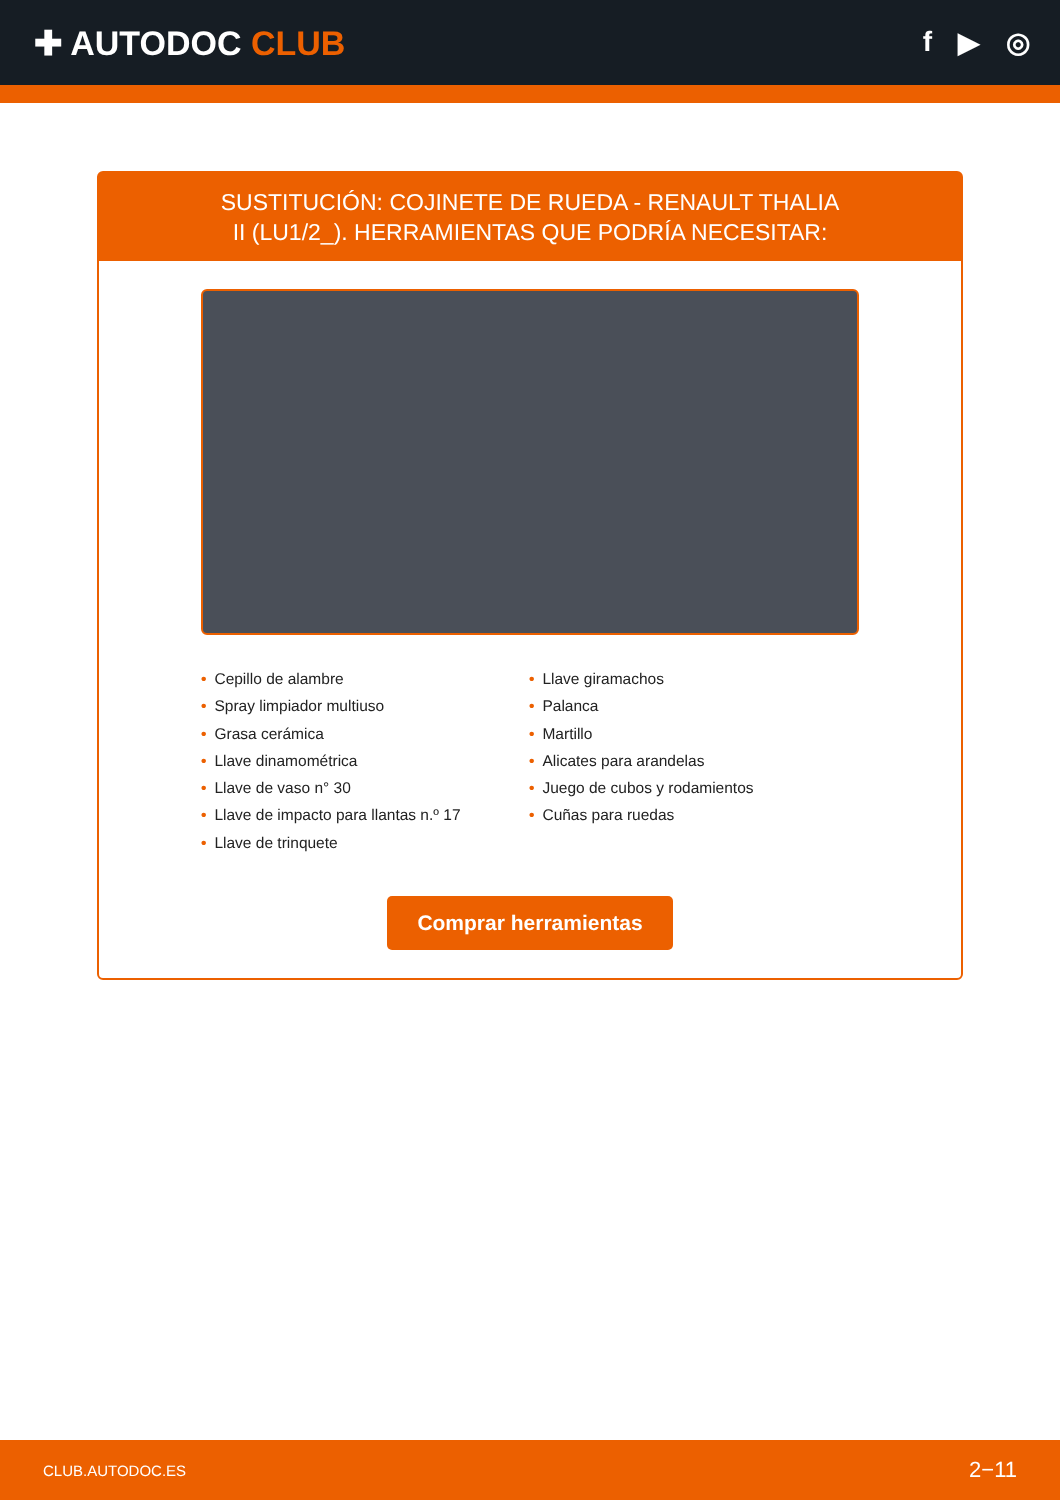✚ AUTODOC CLUB
f ▶ ◎
SUSTITUCIÓN: COJINETE DE RUEDA - RENAULT THALIA II (LU1/2_). HERRAMIENTAS QUE PODRÍA NECESITAR:
• Cepillo de alambre
• Spray limpiador multiuso
• Grasa cerámica
• Llave dinamométrica
• Llave de vaso n° 30
• Llave de impacto para llantas n.º 17
• Llave de trinquete
• Llave giramachos
• Palanca
• Martillo
• Alicates para arandelas
• Juego de cubos y rodamientos
• Cuñas para ruedas
Comprar herramientas
CLUB.AUTODOC.ES 2−11